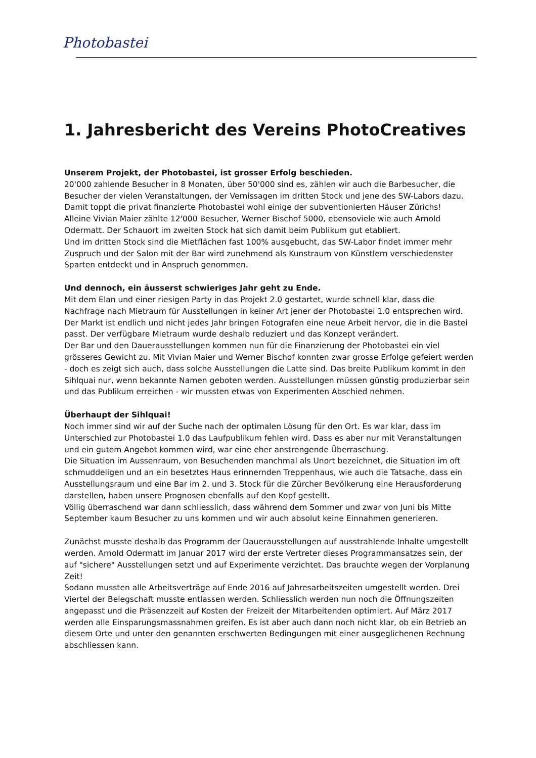Photobastei
1. Jahresbericht des Vereins PhotoCreatives
Unserem Projekt, der Photobastei, ist grosser Erfolg beschieden.
20'000 zahlende Besucher in 8 Monaten, über 50'000 sind es, zählen wir auch die Barbesucher, die Besucher der vielen Veranstaltungen, der Vernissagen im dritten Stock und jene des SW-Labors dazu. Damit toppt die privat finanzierte Photobastei wohl einige der subventionierten Häuser Zürichs!
Alleine Vivian Maier zählte 12'000 Besucher, Werner Bischof 5000, ebensoviele wie auch Arnold Odermatt. Der Schauort im zweiten Stock hat sich damit beim Publikum gut etabliert.
Und im dritten Stock sind die Mietflächen fast 100% ausgebucht, das SW-Labor findet immer mehr Zuspruch und der Salon mit der Bar wird zunehmend als Kunstraum von Künstlern verschiedenster Sparten entdeckt und in Anspruch genommen.
Und dennoch, ein äusserst schwieriges Jahr geht zu Ende.
Mit dem Elan und einer riesigen Party in das Projekt 2.0 gestartet, wurde schnell klar, dass die Nachfrage nach Mietraum für Ausstellungen in keiner Art jener der Photobastei 1.0 entsprechen wird. Der Markt ist endlich und nicht jedes Jahr bringen Fotografen eine neue Arbeit hervor, die in die Bastei passt. Der verfügbare Mietraum wurde deshalb reduziert und das Konzept verändert.
Der Bar und den Dauerausstellungen kommen nun für die Finanzierung der Photobastei ein viel grösseres Gewicht zu. Mit Vivian Maier und Werner Bischof konnten zwar grosse Erfolge gefeiert werden - doch es zeigt sich auch, dass solche Ausstellungen die Latte sind. Das breite Publikum kommt in den Sihlquai nur, wenn bekannte Namen geboten werden. Ausstellungen müssen günstig produzierbar sein und das Publikum erreichen - wir mussten etwas von Experimenten Abschied nehmen.
Überhaupt der Sihlquai!
Noch immer sind wir auf der Suche nach der optimalen Lösung für den Ort. Es war klar, dass im Unterschied zur Photobastei 1.0 das Laufpublikum fehlen wird. Dass es aber nur mit Veranstaltungen und ein gutem Angebot kommen wird, war eine eher anstrengende Überraschung.
Die Situation im Aussenraum, von Besuchenden manchmal als Unort bezeichnet, die Situation im oft schmuddeligen und an ein besetztes Haus erinnernden Treppenhaus, wie auch die Tatsache, dass ein Ausstellungsraum und eine Bar im 2. und 3. Stock für die Zürcher Bevölkerung eine Herausforderung darstellen, haben unsere Prognosen ebenfalls auf den Kopf gestellt.
Völlig überraschend war dann schliesslich, dass während dem Sommer und zwar von Juni bis Mitte September kaum Besucher zu uns kommen und wir auch absolut keine Einnahmen generieren.
Zunächst musste deshalb das Programm der Dauerausstellungen auf ausstrahlende Inhalte umgestellt werden. Arnold Odermatt im Januar 2017 wird der erste Vertreter dieses Programmansatzes sein, der auf "sichere" Ausstellungen setzt und auf Experimente verzichtet. Das brauchte wegen der Vorplanung Zeit!
Sodann mussten alle Arbeitsverträge auf Ende 2016 auf Jahresarbeitszeiten umgestellt werden. Drei Viertel der Belegschaft musste entlassen werden. Schliesslich werden nun noch die Öffnungszeiten angepasst und die Präsenzzeit auf Kosten der Freizeit der Mitarbeitenden optimiert. Auf März 2017 werden alle Einsparungsmassnahmen greifen. Es ist aber auch dann noch nicht klar, ob ein Betrieb an diesem Orte und unter den genannten erschwerten Bedingungen mit einer ausgeglichenen Rechnung abschliessen kann.